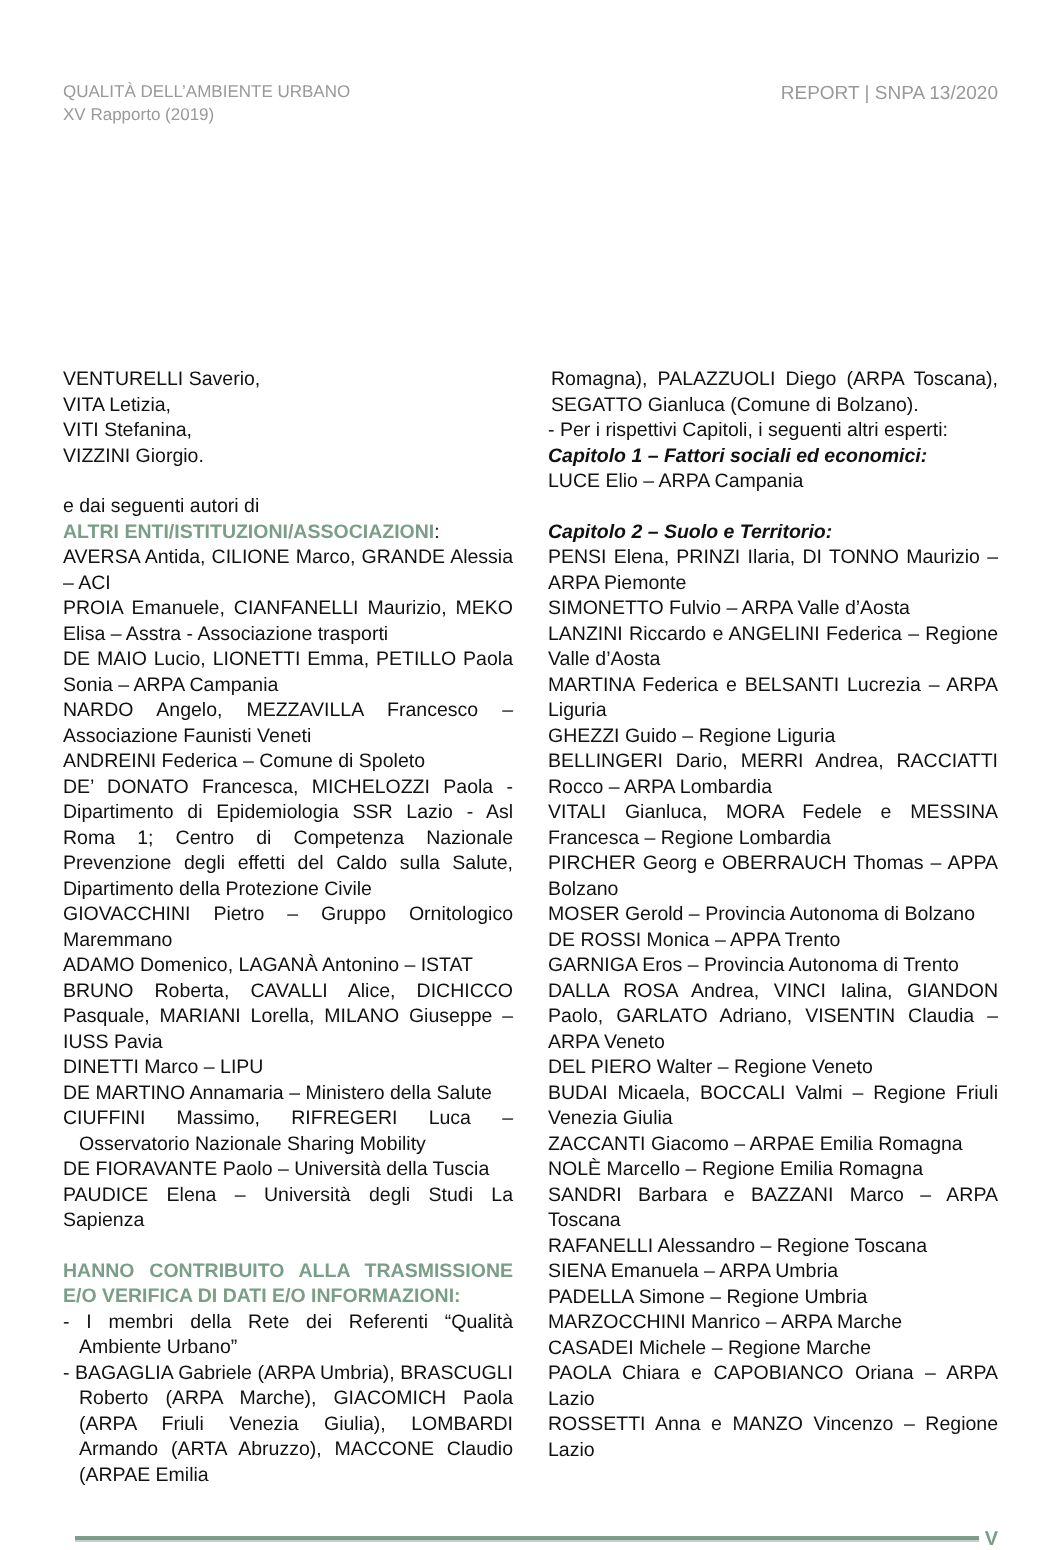QUALITÀ DELL’AMBIENTE URBANO
XV Rapporto (2019)
REPORT | SNPA 13/2020
VENTURELLI Saverio,
VITA Letizia,
VITI Stefanina,
VIZZINI Giorgio.
e dai seguenti autori di
ALTRI ENTI/ISTITUZIONI/ASSOCIAZIONI:
AVERSA Antida, CILIONE Marco, GRANDE Alessia – ACI
PROIA Emanuele, CIANFANELLI Maurizio, MEKO Elisa – Asstra - Associazione trasporti
DE MAIO Lucio, LIONETTI Emma, PETILLO Paola Sonia – ARPA Campania
NARDO Angelo, MEZZAVILLA Francesco – Associazione Faunisti Veneti
ANDREINI Federica – Comune di Spoleto
DE’ DONATO Francesca, MICHELOZZI Paola - Dipartimento di Epidemiologia SSR Lazio - Asl Roma 1; Centro di Competenza Nazionale Prevenzione degli effetti del Caldo sulla Salute, Dipartimento della Protezione Civile
GIOVACCHINI Pietro – Gruppo Ornitologico Maremmano
ADAMO Domenico, LAGANÀ Antonino – ISTAT
BRUNO Roberta, CAVALLI Alice, DICHICCO Pasquale, MARIANI Lorella, MILANO Giuseppe – IUSS Pavia
DINETTI Marco – LIPU
DE MARTINO Annamaria – Ministero della Salute
CIUFFINI Massimo, RIFREGERI Luca – Osservatorio Nazionale Sharing Mobility
DE FIORAVANTE Paolo – Università della Tuscia
PAUDICE Elena – Università degli Studi La Sapienza
HANNO CONTRIBUITO ALLA TRASMISSIONE E/O VERIFICA DI DATI E/O INFORMAZIONI:
- I membri della Rete dei Referenti “Qualità Ambiente Urbano”
- BAGAGLIA Gabriele (ARPA Umbria), BRASCUGLI Roberto (ARPA Marche), GIACOMICH Paola (ARPA Friuli Venezia Giulia), LOMBARDI Armando (ARTA Abruzzo), MACCONE Claudio (ARPAE Emilia
Romagna), PALAZZUOLI Diego (ARPA Toscana), SEGATTO Gianluca (Comune di Bolzano).
- Per i rispettivi Capitoli, i seguenti altri esperti:
Capitolo 1 – Fattori sociali ed economici:
LUCE Elio – ARPA Campania
Capitolo 2 – Suolo e Territorio:
PENSI Elena, PRINZI Ilaria, DI TONNO Maurizio – ARPA Piemonte
SIMONETTO Fulvio – ARPA Valle d’Aosta
LANZINI Riccardo e ANGELINI Federica – Regione Valle d’Aosta
MARTINA Federica e BELSANTI Lucrezia – ARPA Liguria
GHEZZI Guido – Regione Liguria
BELLINGERI Dario, MERRI Andrea, RACCIATTI Rocco – ARPA Lombardia
VITALI Gianluca, MORA Fedele e MESSINA Francesca – Regione Lombardia
PIRCHER Georg e OBERRAUCH Thomas – APPA Bolzano
MOSER Gerold – Provincia Autonoma di Bolzano
DE ROSSI Monica – APPA Trento
GARNIGA Eros – Provincia Autonoma di Trento
DALLA ROSA Andrea, VINCI Ialina, GIANDON Paolo, GARLATO Adriano, VISENTIN Claudia – ARPA Veneto
DEL PIERO Walter – Regione Veneto
BUDAI Micaela, BOCCALI Valmi – Regione Friuli Venezia Giulia
ZACCANTI Giacomo – ARPAE Emilia Romagna
NOLÈ Marcello – Regione Emilia Romagna
SANDRI Barbara e BAZZANI Marco – ARPA Toscana
RAFANELLI Alessandro – Regione Toscana
SIENA Emanuela – ARPA Umbria
PADELLA Simone – Regione Umbria
MARZOCCHINI Manrico – ARPA Marche
CASADEI Michele – Regione Marche
PAOLA Chiara e CAPOBIANCO Oriana – ARPA Lazio
ROSSETTI Anna e MANZO Vincenzo – Regione Lazio
V